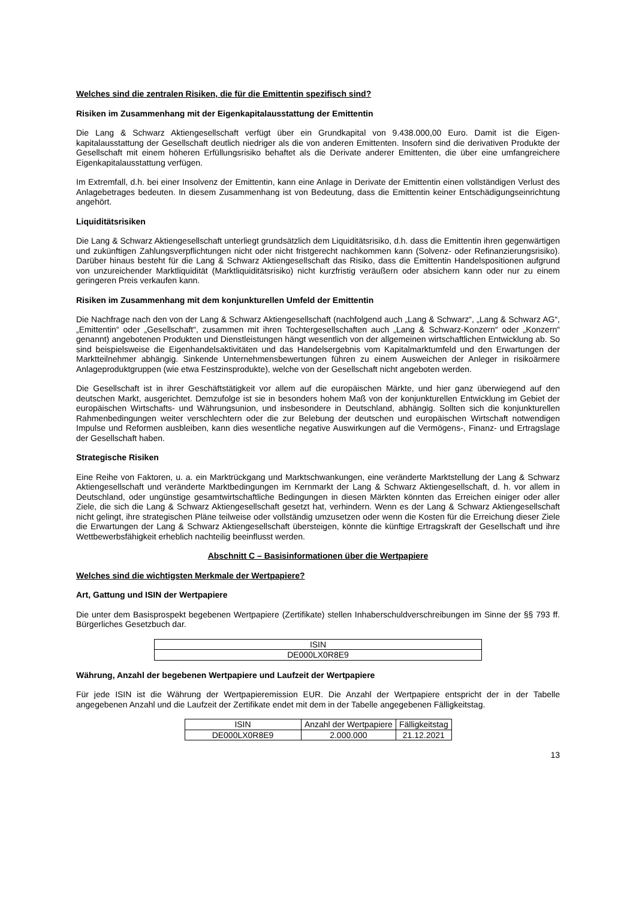Welches sind die zentralen Risiken, die für die Emittentin spezifisch sind?
Risiken im Zusammenhang mit der Eigenkapitalausstattung der Emittentin
Die Lang & Schwarz Aktiengesellschaft verfügt über ein Grundkapital von 9.438.000,00 Euro. Damit ist die Eigen-kapitalausstattung der Gesellschaft deutlich niedriger als die von anderen Emittenten. Insofern sind die derivativen Produkte der Gesellschaft mit einem höheren Erfüllungsrisiko behaftet als die Derivate anderer Emittenten, die über eine umfangreichere Eigenkapitalausstattung verfügen.
Im Extremfall, d.h. bei einer Insolvenz der Emittentin, kann eine Anlage in Derivate der Emittentin einen vollständigen Verlust des Anlagebetrages bedeuten. In diesem Zusammenhang ist von Bedeutung, dass die Emittentin keiner Entschädigungseinrichtung angehört.
Liquiditätsrisiken
Die Lang & Schwarz Aktiengesellschaft unterliegt grundsätzlich dem Liquiditätsrisiko, d.h. dass die Emittentin ihren gegenwärtigen und zukünftigen Zahlungsverpflichtungen nicht oder nicht fristgerecht nachkommen kann (Solvenz- oder Refinanzierungsrisiko). Darüber hinaus besteht für die Lang & Schwarz Aktiengesellschaft das Risiko, dass die Emittentin Handelspositionen aufgrund von unzureichender Marktliquidität (Marktliquiditätsrisiko) nicht kurzfristig veräußern oder absichern kann oder nur zu einem geringeren Preis verkaufen kann.
Risiken im Zusammenhang mit dem konjunkturellen Umfeld der Emittentin
Die Nachfrage nach den von der Lang & Schwarz Aktiengesellschaft (nachfolgend auch „Lang & Schwarz“, „Lang & Schwarz AG“, „Emittentin“ oder „Gesellschaft“, zusammen mit ihren Tochtergesellschaften auch „Lang & Schwarz-Konzern“ oder „Konzern“ genannt) angebotenen Produkten und Dienstleistungen hängt wesentlich von der allgemeinen wirtschaftlichen Entwicklung ab. So sind beispielsweise die Eigenhandelsaktivitäten und das Handelsergebnis vom Kapitalmarktumfeld und den Erwartungen der Marktteilnehmer abhängig. Sinkende Unternehmensbewertungen führen zu einem Ausweichen der Anleger in risikoärmere Anlageproduktgruppen (wie etwa Festzinsprodukte), welche von der Gesellschaft nicht angeboten werden.
Die Gesellschaft ist in ihrer Geschäftstätigkeit vor allem auf die europäischen Märkte, und hier ganz überwiegend auf den deutschen Markt, ausgerichtet. Demzufolge ist sie in besonders hohem Maß von der konjunkturellen Entwicklung im Gebiet der europäischen Wirtschafts- und Währungsunion, und insbesondere in Deutschland, abhängig. Sollten sich die konjunkturellen Rahmenbedingungen weiter verschlechtern oder die zur Belebung der deutschen und europäischen Wirtschaft notwendigen Impulse und Reformen ausbleiben, kann dies wesentliche negative Auswirkungen auf die Vermögens-, Finanz- und Ertragslage der Gesellschaft haben.
Strategische Risiken
Eine Reihe von Faktoren, u. a. ein Marktrückgang und Marktschwankungen, eine veränderte Marktstellung der Lang & Schwarz Aktiengesellschaft und veränderte Marktbedingungen im Kernmarkt der Lang & Schwarz Aktiengesellschaft, d. h. vor allem in Deutschland, oder ungünstige gesamtwirtschaftliche Bedingungen in diesen Märkten könnten das Erreichen einiger oder aller Ziele, die sich die Lang & Schwarz Aktiengesellschaft gesetzt hat, verhindern. Wenn es der Lang & Schwarz Aktiengesellschaft nicht gelingt, ihre strategischen Pläne teilweise oder vollständig umzusetzen oder wenn die Kosten für die Erreichung dieser Ziele die Erwartungen der Lang & Schwarz Aktiengesellschaft übersteigen, könnte die künftige Ertragskraft der Gesellschaft und ihre Wettbewerbsfähigkeit erheblich nachteilig beeinflusst werden.
Abschnitt C – Basisinformationen über die Wertpapiere
Welches sind die wichtigsten Merkmale der Wertpapiere?
Art, Gattung und ISIN der Wertpapiere
Die unter dem Basisprospekt begebenen Wertpapiere (Zertifikate) stellen Inhaberschuldverschreibungen im Sinne der §§ 793 ff. Bürgerliches Gesetzbuch dar.
| ISIN |
| --- |
| DE000LX0R8E9 |
Währung, Anzahl der begebenen Wertpapiere und Laufzeit der Wertpapiere
Für jede ISIN ist die Währung der Wertpapieremission EUR. Die Anzahl der Wertpapiere entspricht der in der Tabelle angegebenen Anzahl und die Laufzeit der Zertifikate endet mit dem in der Tabelle angegebenen Fälligkeitstag.
| ISIN | Anzahl der Wertpapiere | Fälligkeitstag |
| --- | --- | --- |
| DE000LX0R8E9 | 2.000.000 | 21.12.2021 |
13